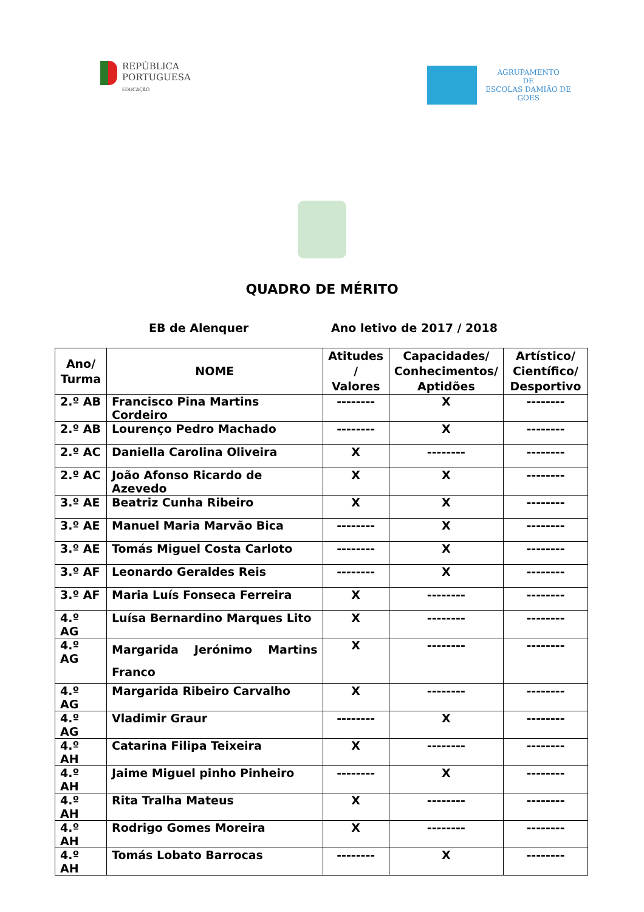REPÚBLICA
PORTUGUESA
EDUCAÇÃO
AGRUPAMENTO
DE
ESCOLAS DAMIÃO DE
GOES
QUADRO DE MÉRITO
EB de Alenquer Ano letivo de 2017 / 2018
| Ano/ Turma | NOME | Atitudes / Valores | Capacidades/ Conhecimentos/ Aptidões | Artístico/ Científico/ Desportivo |
| --- | --- | --- | --- | --- |
| 2.º AB | Francisco Pina Martins Cordeiro | -------- | X | -------- |
| 2.º AB | Lourenço Pedro Machado | -------- | X | -------- |
| 2.º AC | Daniella Carolina Oliveira | X | -------- | -------- |
| 2.º AC | João Afonso Ricardo de Azevedo | X | X | -------- |
| 3.º AE | Beatriz Cunha Ribeiro | X | X | -------- |
| 3.º AE | Manuel Maria Marvão Bica | -------- | X | -------- |
| 3.º AE | Tomás Miguel Costa Carloto | -------- | X | -------- |
| 3.º AF | Leonardo Geraldes Reis | -------- | X | -------- |
| 3.º AF | Maria Luís Fonseca Ferreira | X | -------- | -------- |
| 4.º AG | Luísa Bernardino Marques Lito | X | -------- | -------- |
| 4.º AG | Margarida Jerónimo Martins Franco | X | -------- | -------- |
| 4.º AG | Margarida Ribeiro Carvalho | X | -------- | -------- |
| 4.º AG | Vladimir Graur | -------- | X | -------- |
| 4.º AH | Catarina Filipa Teixeira | X | -------- | -------- |
| 4.º AH | Jaime Miguel pinho Pinheiro | -------- | X | -------- |
| 4.º AH | Rita Tralha Mateus | X | -------- | -------- |
| 4.º AH | Rodrigo Gomes Moreira | X | -------- | -------- |
| 4.º AH | Tomás Lobato Barrocas | -------- | X | -------- |